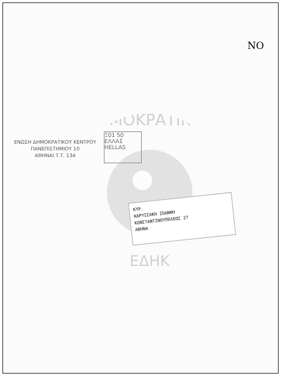ΔΗΜΟΚΡΑΤΙΚΟΥ
ΕΔΗΚ
ΝΟ
ΕΝΩΣΗ ΔΗΜΟΚΡΑΤΙΚΟΥ ΚΕΝΤΡΟΥ
ΠΑΝΕΠΙΣΤΗΜΙΟΥ 10
ΑΘΗΝΑΙ Τ.Τ. 134
Ξ01 50
ΕΛΛΑΣ
HELLAS
ΚΥΡ.
ΚΑΡΥΣΣΑΚΗ ΙΩΑΝΝΗ
ΚΩΝΣΤΑΝΤΙΝΟΥΠΟΛΕΩΣ 27
ΑΘΗΝΑ